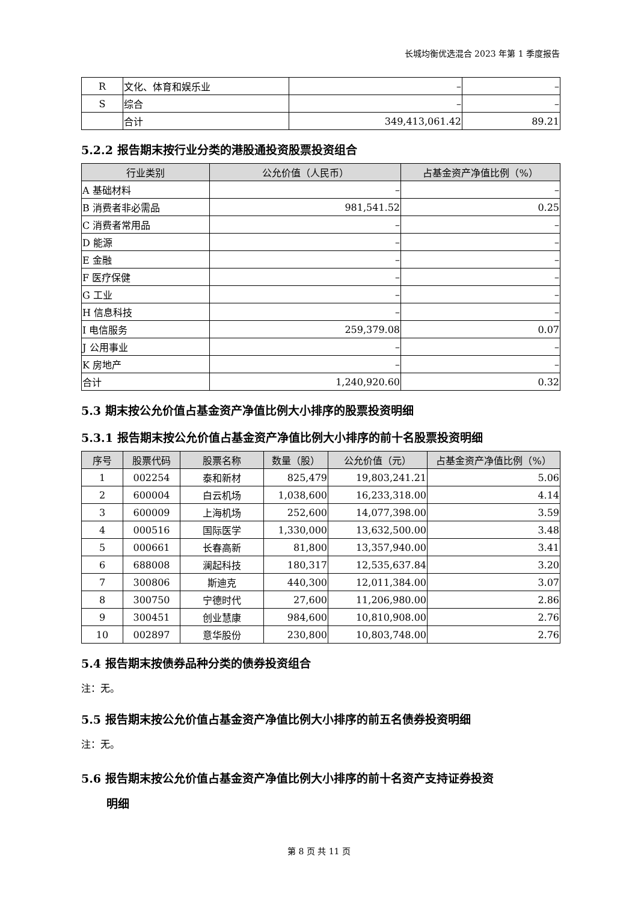长城均衡优选混合 2023 年第 1 季度报告
| R | 文化、体育和娱乐业 | – | – |
| S | 综合 | – | – |
| | 合计 | 349,413,061.42 | 89.21 |
5.2.2 报告期末按行业分类的港股通投资股票投资组合
| 行业类别 | 公允价值（人民币） | 占基金资产净值比例（%） |
| --- | --- | --- |
| A 基础材料 | – | – |
| B 消费者非必需品 | 981,541.52 | 0.25 |
| C 消费者常用品 | – | – |
| D 能源 | – | – |
| E 金融 | – | – |
| F 医疗保健 | – | – |
| G 工业 | – | – |
| H 信息科技 | – | – |
| I 电信服务 | 259,379.08 | 0.07 |
| J 公用事业 | – | – |
| K 房地产 | – | – |
| 合计 | 1,240,920.60 | 0.32 |
5.3 期末按公允价值占基金资产净值比例大小排序的股票投资明细
5.3.1 报告期末按公允价值占基金资产净值比例大小排序的前十名股票投资明细
| 序号 | 股票代码 | 股票名称 | 数量（股） | 公允价值（元） | 占基金资产净值比例（%） |
| --- | --- | --- | --- | --- | --- |
| 1 | 002254 | 泰和新材 | 825,479 | 19,803,241.21 | 5.06 |
| 2 | 600004 | 白云机场 | 1,038,600 | 16,233,318.00 | 4.14 |
| 3 | 600009 | 上海机场 | 252,600 | 14,077,398.00 | 3.59 |
| 4 | 000516 | 国际医学 | 1,330,000 | 13,632,500.00 | 3.48 |
| 5 | 000661 | 长春高新 | 81,800 | 13,357,940.00 | 3.41 |
| 6 | 688008 | 澜起科技 | 180,317 | 12,535,637.84 | 3.20 |
| 7 | 300806 | 斯迪克 | 440,300 | 12,011,384.00 | 3.07 |
| 8 | 300750 | 宁德时代 | 27,600 | 11,206,980.00 | 2.86 |
| 9 | 300451 | 创业慧康 | 984,600 | 10,810,908.00 | 2.76 |
| 10 | 002897 | 意华股份 | 230,800 | 10,803,748.00 | 2.76 |
5.4 报告期末按债券品种分类的债券投资组合
注：无。
5.5 报告期末按公允价值占基金资产净值比例大小排序的前五名债券投资明细
注：无。
5.6 报告期末按公允价值占基金资产净值比例大小排序的前十名资产支持证券投资
明细
第 8 页 共 11 页